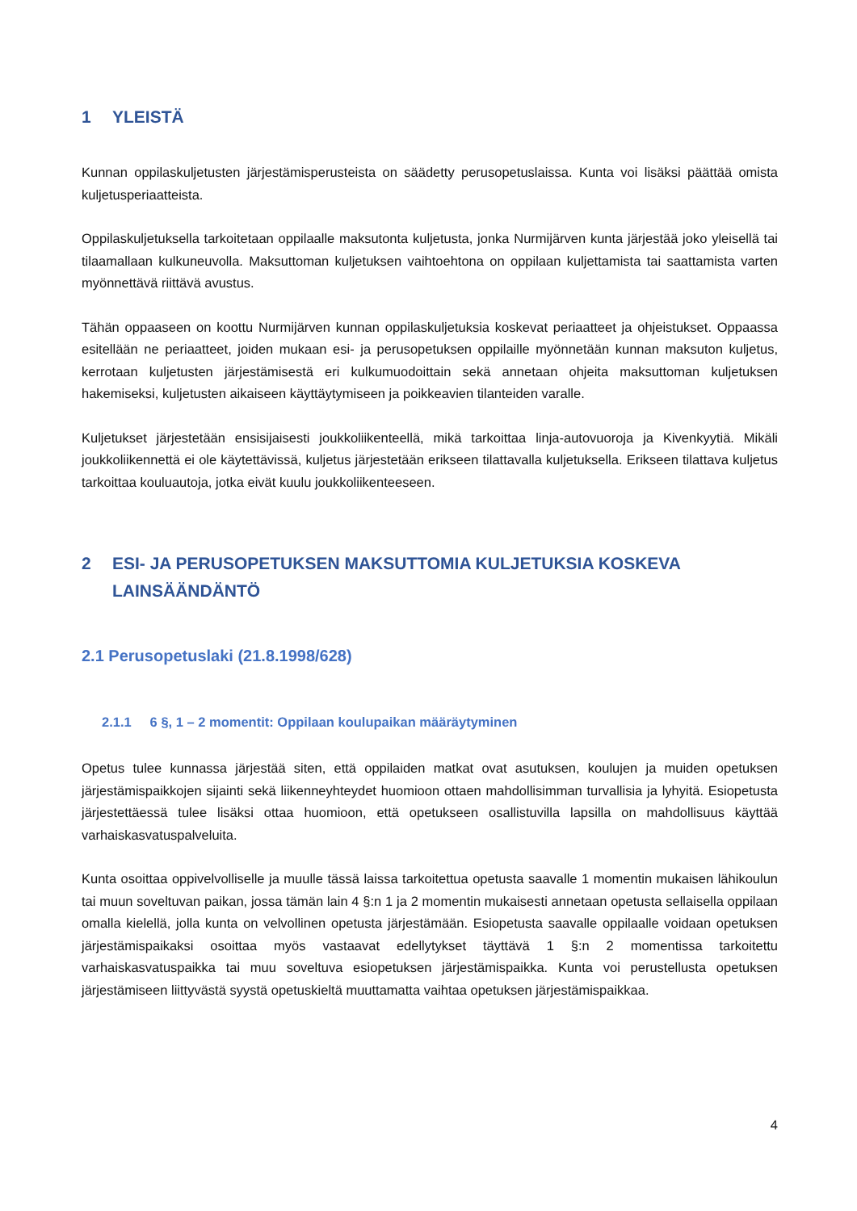1 YLEISTÄ
Kunnan oppilaskuljetusten järjestämisperusteista on säädetty perusopetuslaissa. Kunta voi lisäksi päättää omista kuljetusperiaatteista.
Oppilaskuljetuksella tarkoitetaan oppilaalle maksutonta kuljetusta, jonka Nurmijärven kunta järjestää joko yleisellä tai tilaamallaan kulkuneuvolla. Maksuttoman kuljetuksen vaihtoehtona on oppilaan kuljettamista tai saattamista varten myönnettävä riittävä avustus.
Tähän oppaaseen on koottu Nurmijärven kunnan oppilaskuljetuksia koskevat periaatteet ja ohjeistukset. Oppaassa esitellään ne periaatteet, joiden mukaan esi- ja perusopetuksen oppilaille myönnetään kunnan maksuton kuljetus, kerrotaan kuljetusten järjestämisestä eri kulkumuodoittain sekä annetaan ohjeita maksuttoman kuljetuksen hakemiseksi, kuljetusten aikaiseen käyttäytymiseen ja poikkeavien tilanteiden varalle.
Kuljetukset järjestetään ensisijaisesti joukkoliikenteellä, mikä tarkoittaa linja-autovuoroja ja Kivenkyytiä. Mikäli joukkoliikennettä ei ole käytettävissä, kuljetus järjestetään erikseen tilattavalla kuljetuksella. Erikseen tilattava kuljetus tarkoittaa kouluautoja, jotka eivät kuulu joukkoliikenteeseen.
2 ESI- JA PERUSOPETUKSEN MAKSUTTOMIA KULJETUKSIA KOSKEVA LAINSÄÄNDÄNTÖ
2.1 Perusopetuslaki (21.8.1998/628)
2.1.1 6 §, 1 – 2 momentit: Oppilaan koulupaikan määräytyminen
Opetus tulee kunnassa järjestää siten, että oppilaiden matkat ovat asutuksen, koulujen ja muiden opetuksen järjestämispaikkojen sijainti sekä liikenneyhteydet huomioon ottaen mahdollisimman turvallisia ja lyhyitä. Esiopetusta järjestettäessä tulee lisäksi ottaa huomioon, että opetukseen osallistuvilla lapsilla on mahdollisuus käyttää varhaiskasvatuspalveluita.
Kunta osoittaa oppivelvolliselle ja muulle tässä laissa tarkoitettua opetusta saavalle 1 momentin mukaisen lähikoulun tai muun soveltuvan paikan, jossa tämän lain 4 §:n 1 ja 2 momentin mukaisesti annetaan opetusta sellaisella oppilaan omalla kielellä, jolla kunta on velvollinen opetusta järjestämään. Esiopetusta saavalle oppilaalle voidaan opetuksen järjestämispaikaksi osoittaa myös vastaavat edellytykset täyttävä 1 §:n 2 momentissa tarkoitettu varhaiskasvatuspaikka tai muu soveltuva esiopetuksen järjestämispaikka. Kunta voi perustellusta opetuksen järjestämiseen liittyvästä syystä opetuskieltä muuttamatta vaihtaa opetuksen järjestämispaikkaa.
4